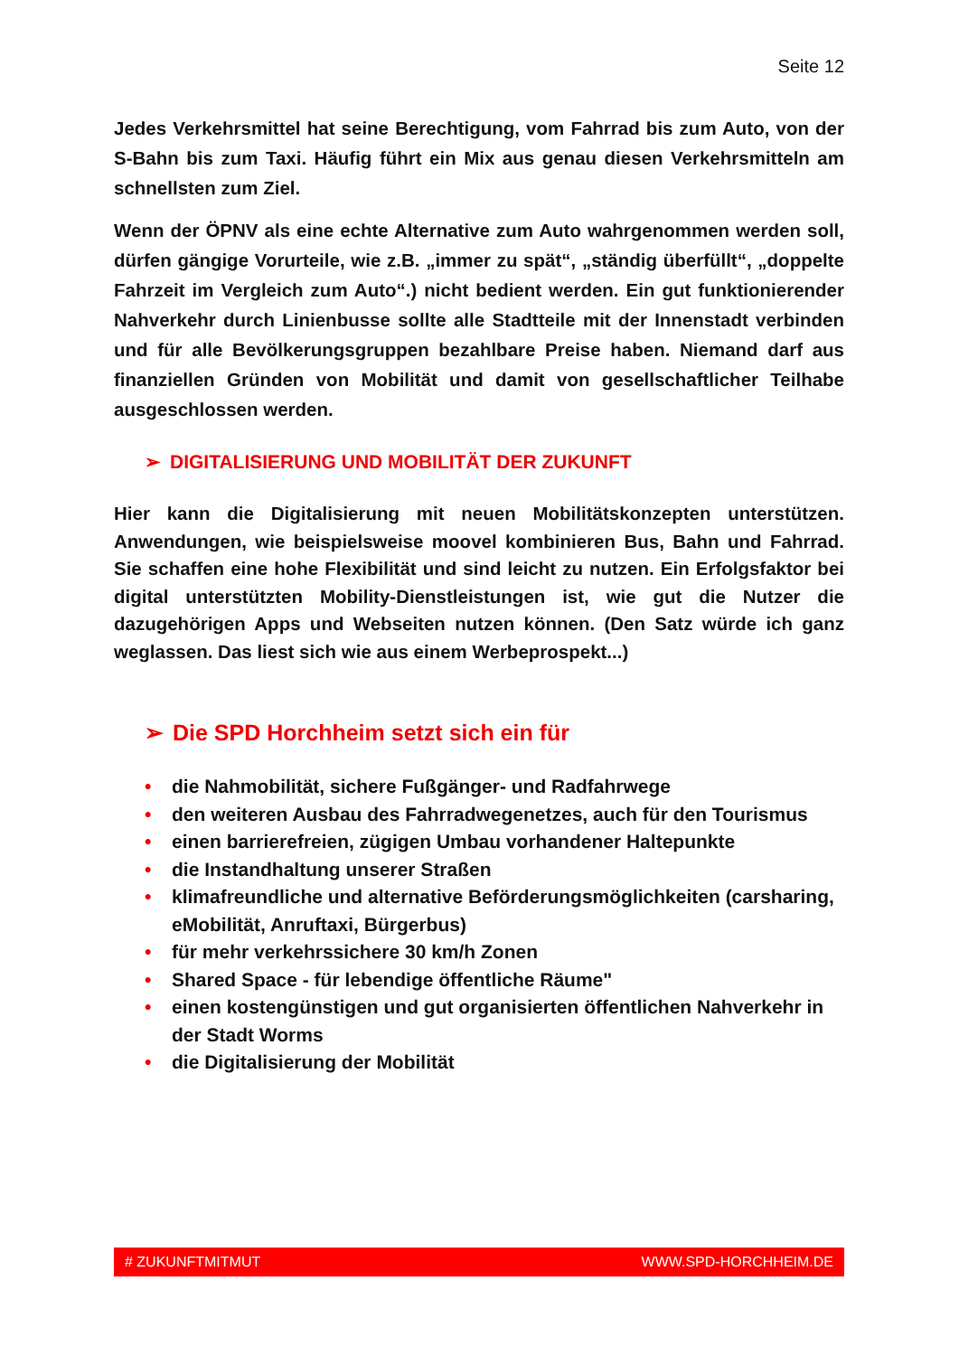Seite 12
Jedes Verkehrsmittel hat seine Berechtigung, vom Fahrrad bis zum Auto, von der S-Bahn bis zum Taxi. Häufig führt ein Mix aus genau diesen Verkehrsmitteln am schnellsten zum Ziel.
Wenn der ÖPNV als eine echte Alternative zum Auto wahrgenommen werden soll, dürfen gängige Vorurteile, wie z.B. „immer zu spät“, „ständig überfüllt“, „doppelte Fahrzeit im Vergleich zum Auto“.) nicht bedient werden. Ein gut funktionierender Nahverkehr durch Linienbusse sollte alle Stadtteile mit der Innenstadt verbinden und für alle Bevölkerungsgruppen bezahlbare Preise haben. Niemand darf aus finanziellen Gründen von Mobilität und damit von gesellschaftlicher Teilhabe ausgeschlossen werden.
➢ DIGITALISIERUNG UND MOBILITÄT DER ZUKUNFT
Hier kann die Digitalisierung mit neuen Mobilitätskonzepten unterstützen. Anwendungen, wie beispielsweise moovel kombinieren Bus, Bahn und Fahrrad. Sie schaffen eine hohe Flexibilität und sind leicht zu nutzen. Ein Erfolgsfaktor bei digital unterstützten Mobility-Dienstleistungen ist, wie gut die Nutzer die dazugehörigen Apps und Webseiten nutzen können. (Den Satz würde ich ganz weglassen. Das liest sich wie aus einem Werbeprospekt...)
➢ Die SPD Horchheim setzt sich ein für
• die Nahmobilität, sichere Fußgänger- und Radfahrwege
• den weiteren Ausbau des Fahrradwegenetzes, auch für den Tourismus
• einen barrierefreien, zügigen Umbau vorhandener Haltepunkte
• die Instandhaltung unserer Straßen
• klimafreundliche und alternative Beförderungsmöglichkeiten (carsharing, eMobilität, Anruftaxi, Bürgerbus)
• für mehr verkehrssichere 30 km/h Zonen
• Shared Space - für lebendige öffentliche Räume"
• einen kostengünstigen und gut organisierten öffentlichen Nahverkehr in der Stadt Worms
• die Digitalisierung der Mobilität
# ZUKUNFTMITMUT WWW.SPD-HORCHHEIM.DE